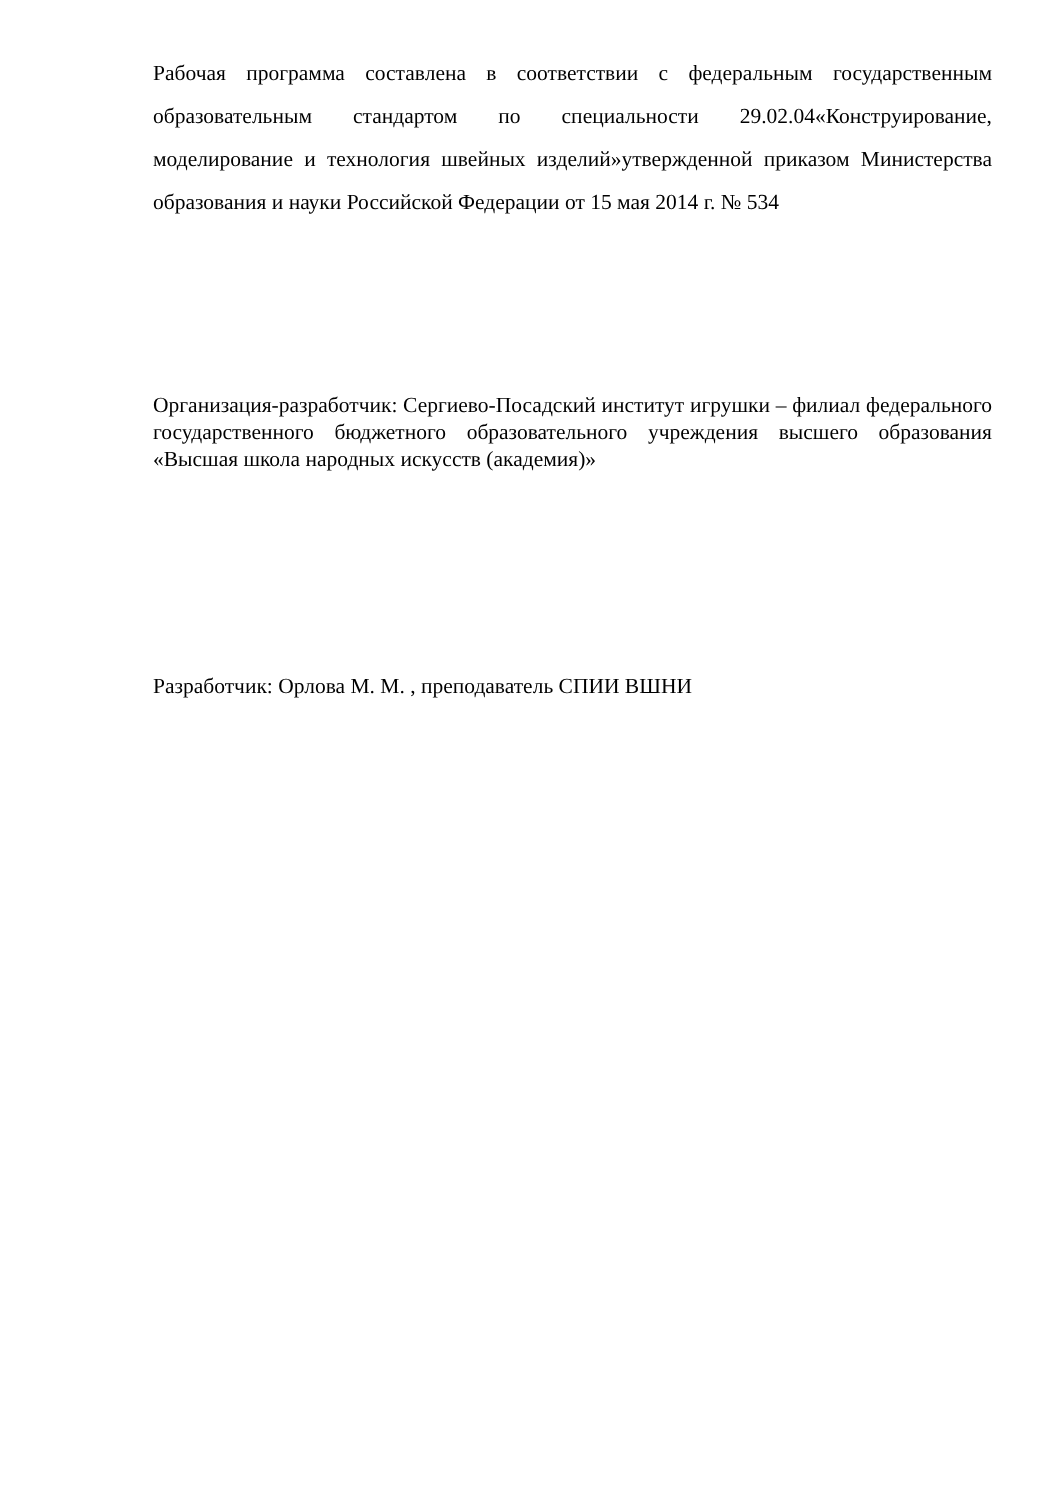Рабочая программа составлена в соответствии с федеральным государственным образовательным стандартом по специальности 29.02.04«Конструирование, моделирование и технология швейных изделий»утвержденной приказом Министерства образования и науки Российской Федерации от 15 мая 2014 г. № 534
Организация-разработчик: Сергиево-Посадский институт игрушки – филиал федерального государственного бюджетного образовательного учреждения высшего образования «Высшая школа народных искусств (академия)»
Разработчик: Орлова М. М. , преподаватель СПИИ ВШНИ